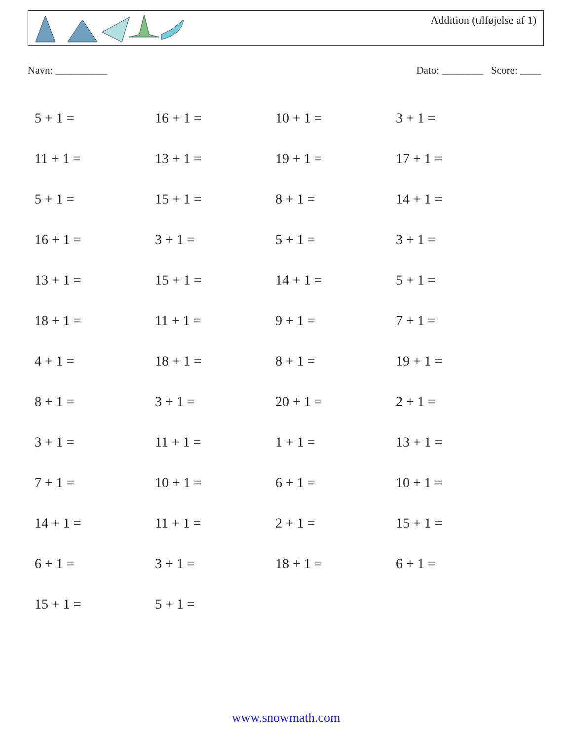Addition (tilføjelse af 1)
Navn: __________ Dato: ________ Score: ____
| 5 + 1 = | 16 + 1 = | 10 + 1 = | 3 + 1 = |
| 11 + 1 = | 13 + 1 = | 19 + 1 = | 17 + 1 = |
| 5 + 1 = | 15 + 1 = | 8 + 1 = | 14 + 1 = |
| 16 + 1 = | 3 + 1 = | 5 + 1 = | 3 + 1 = |
| 13 + 1 = | 15 + 1 = | 14 + 1 = | 5 + 1 = |
| 18 + 1 = | 11 + 1 = | 9 + 1 = | 7 + 1 = |
| 4 + 1 = | 18 + 1 = | 8 + 1 = | 19 + 1 = |
| 8 + 1 = | 3 + 1 = | 20 + 1 = | 2 + 1 = |
| 3 + 1 = | 11 + 1 = | 1 + 1 = | 13 + 1 = |
| 7 + 1 = | 10 + 1 = | 6 + 1 = | 10 + 1 = |
| 14 + 1 = | 11 + 1 = | 2 + 1 = | 15 + 1 = |
| 6 + 1 = | 3 + 1 = | 18 + 1 = | 6 + 1 = |
| 15 + 1 = | 5 + 1 = | | |
www.snowmath.com